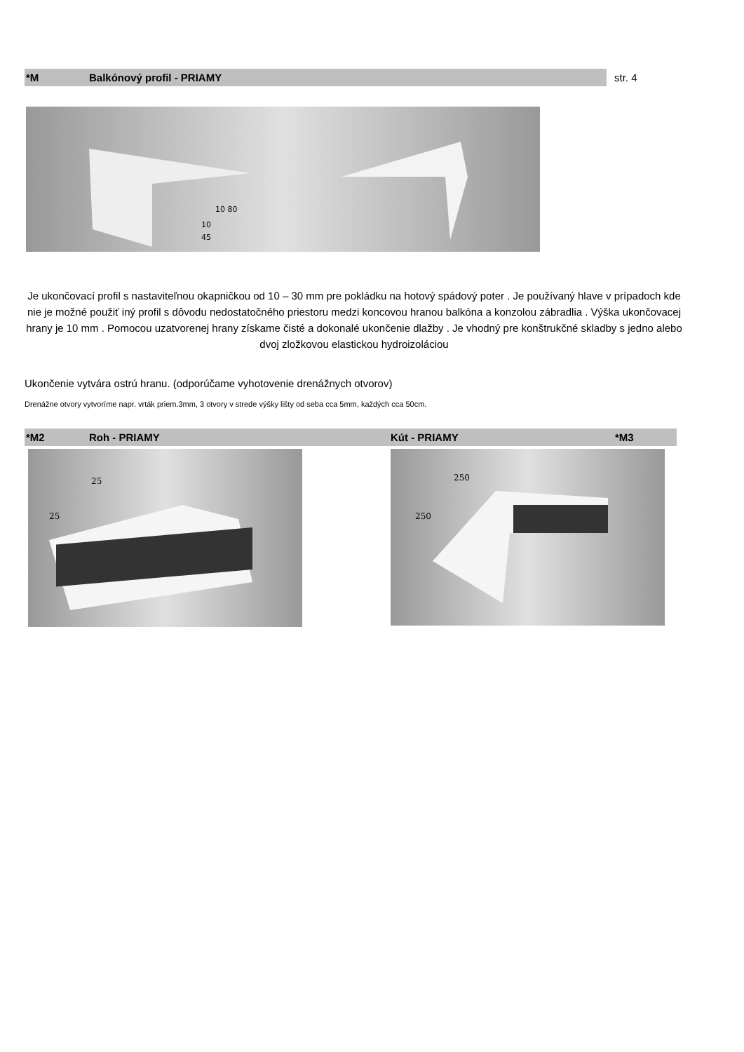*M Balkónový profil - PRIAMY str. 4
10 80
10
45
Je ukončovací profil s nastaviteľnou okapničkou od 10 – 30 mm pre pokládku na hotový spádový poter . Je používaný hlave v prípadoch kde nie je možné použiť iný profil s dôvodu nedostatočného priestoru medzi koncovou hranou balkóna a konzolou zábradlia . Výška ukončovacej hrany je 10 mm . Pomocou uzatvorenej hrany získame čisté a dokonalé ukončenie dlažby . Je vhodný pre konštrukčné skladby s jedno alebo dvoj zložkovou elastickou hydroizoláciou
Ukončenie vytvára ostrú hranu. (odporúčame vyhotovenie drenážnych otvorov)
Drenážne otvory vytvoríme napr. vrták priem.3mm, 3 otvory v strede výšky lišty od seba cca 5mm, každých cca 50cm.
*M2 Roh - PRIAMY Kút - PRIAMY *M3
25
25
250
250